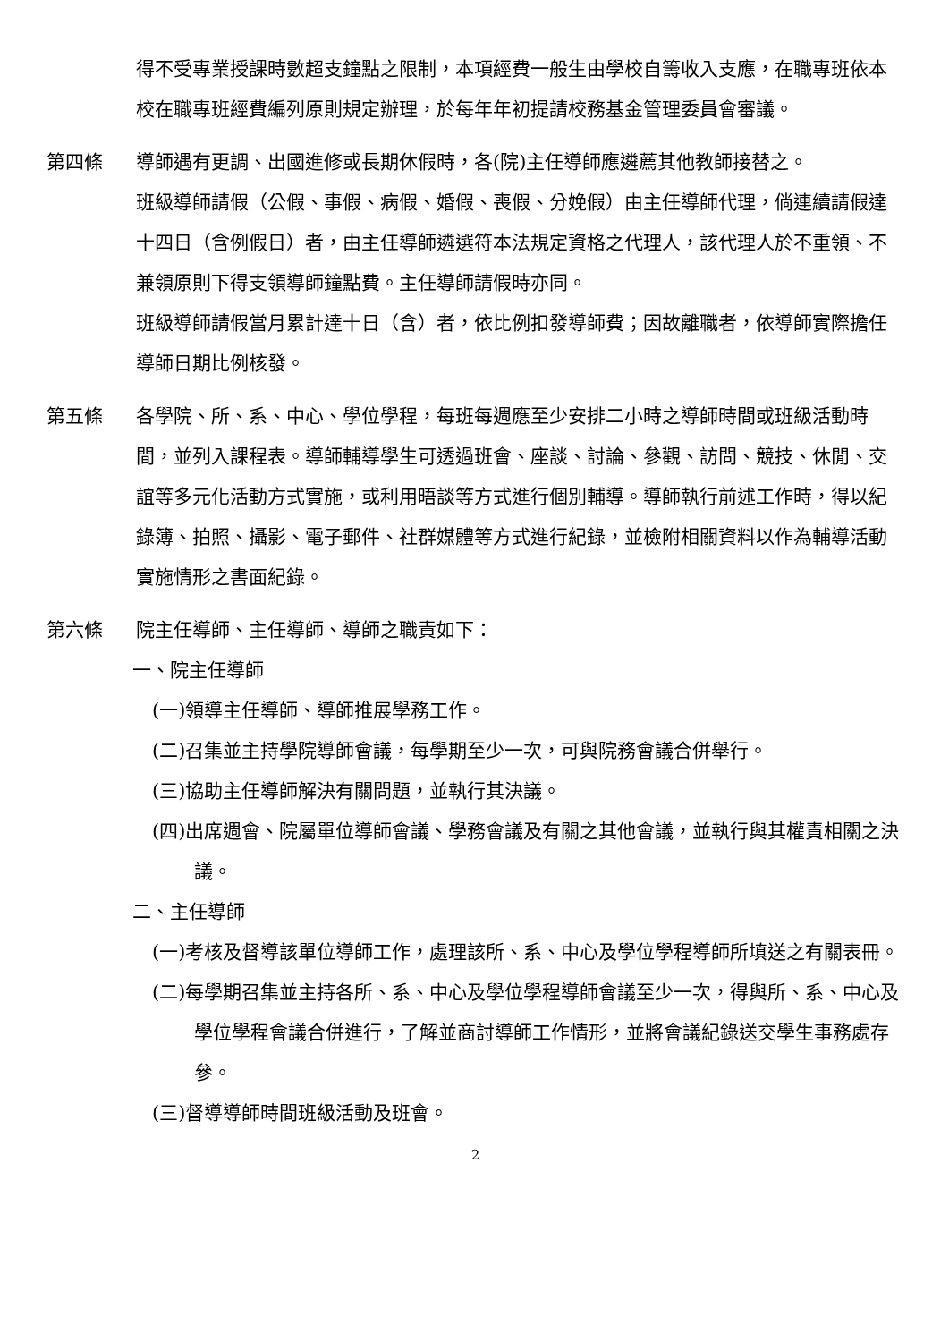得不受專業授課時數超支鐘點之限制，本項經費一般生由學校自籌收入支應，在職專班依本校在職專班經費編列原則規定辦理，於每年年初提請校務基金管理委員會審議。
第四條 導師遇有更調、出國進修或長期休假時，各(院)主任導師應遴薦其他教師接替之。
班級導師請假（公假、事假、病假、婚假、喪假、分娩假）由主任導師代理，倘連續請假達十四日（含例假日）者，由主任導師遴選符本法規定資格之代理人，該代理人於不重領、不兼領原則下得支領導師鐘點費。主任導師請假時亦同。
班級導師請假當月累計達十日（含）者，依比例扣發導師費；因故離職者，依導師實際擔任導師日期比例核發。
第五條 各學院、所、系、中心、學位學程，每班每週應至少安排二小時之導師時間或班級活動時間，並列入課程表。導師輔導學生可透過班會、座談、討論、參觀、訪問、競技、休閒、交誼等多元化活動方式實施，或利用晤談等方式進行個別輔導。導師執行前述工作時，得以紀錄簿、拍照、攝影、電子郵件、社群媒體等方式進行紀錄，並檢附相關資料以作為輔導活動實施情形之書面紀錄。
第六條 院主任導師、主任導師、導師之職責如下：
一、院主任導師
(一)領導主任導師、導師推展學務工作。
(二)召集並主持學院導師會議，每學期至少一次，可與院務會議合併舉行。
(三)協助主任導師解決有關問題，並執行其決議。
(四)出席週會、院屬單位導師會議、學務會議及有關之其他會議，並執行與其權責相關之決議。
二、主任導師
(一)考核及督導該單位導師工作，處理該所、系、中心及學位學程導師所填送之有關表冊。
(二)每學期召集並主持各所、系、中心及學位學程導師會議至少一次，得與所、系、中心及學位學程會議合併進行，了解並商討導師工作情形，並將會議紀錄送交學生事務處存參。
(三)督導導師時間班級活動及班會。
2